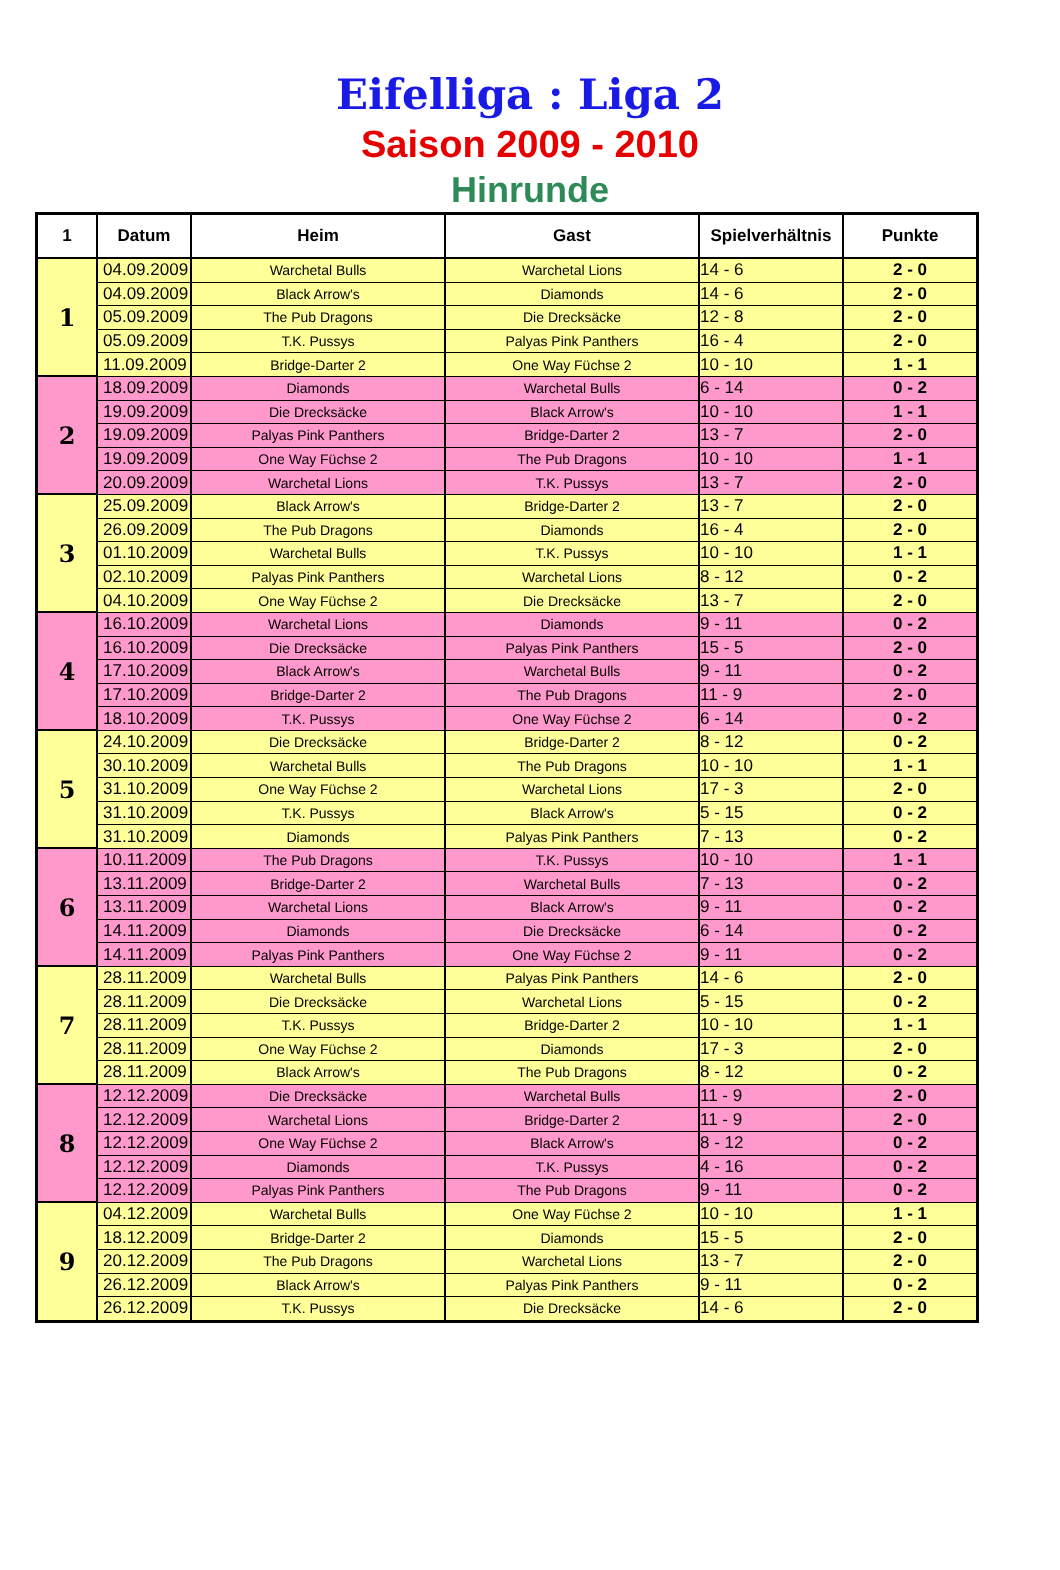Eifelliga : Liga 2
Saison 2009 - 2010
Hinrunde
| 1 | Datum | Heim | Gast | Spielverhältnis | Punkte |
| --- | --- | --- | --- | --- | --- |
| 1 | 04.09.2009 | Warchetal Bulls | Warchetal Lions | 14 - 6 | 2 - 0 |
| | 04.09.2009 | Black Arrow's | Diamonds | 14 - 6 | 2 - 0 |
| | 05.09.2009 | The Pub Dragons | Die Drecksäcke | 12 - 8 | 2 - 0 |
| | 05.09.2009 | T.K. Pussys | Palyas Pink Panthers | 16 - 4 | 2 - 0 |
| | 11.09.2009 | Bridge-Darter 2 | One Way Füchse 2 | 10 - 10 | 1 - 1 |
| 2 | 18.09.2009 | Diamonds | Warchetal Bulls | 6 - 14 | 0 - 2 |
| | 19.09.2009 | Die Drecksäcke | Black Arrow's | 10 - 10 | 1 - 1 |
| | 19.09.2009 | Palyas Pink Panthers | Bridge-Darter 2 | 13 - 7 | 2 - 0 |
| | 19.09.2009 | One Way Füchse 2 | The Pub Dragons | 10 - 10 | 1 - 1 |
| | 20.09.2009 | Warchetal Lions | T.K. Pussys | 13 - 7 | 2 - 0 |
| 3 | 25.09.2009 | Black Arrow's | Bridge-Darter 2 | 13 - 7 | 2 - 0 |
| | 26.09.2009 | The Pub Dragons | Diamonds | 16 - 4 | 2 - 0 |
| | 01.10.2009 | Warchetal Bulls | T.K. Pussys | 10 - 10 | 1 - 1 |
| | 02.10.2009 | Palyas Pink Panthers | Warchetal Lions | 8 - 12 | 0 - 2 |
| | 04.10.2009 | One Way Füchse 2 | Die Drecksäcke | 13 - 7 | 2 - 0 |
| 4 | 16.10.2009 | Warchetal Lions | Diamonds | 9 - 11 | 0 - 2 |
| | 16.10.2009 | Die Drecksäcke | Palyas Pink Panthers | 15 - 5 | 2 - 0 |
| | 17.10.2009 | Black Arrow's | Warchetal Bulls | 9 - 11 | 0 - 2 |
| | 17.10.2009 | Bridge-Darter 2 | The Pub Dragons | 11 - 9 | 2 - 0 |
| | 18.10.2009 | T.K. Pussys | One Way Füchse 2 | 6 - 14 | 0 - 2 |
| 5 | 24.10.2009 | Die Drecksäcke | Bridge-Darter 2 | 8 - 12 | 0 - 2 |
| | 30.10.2009 | Warchetal Bulls | The Pub Dragons | 10 - 10 | 1 - 1 |
| | 31.10.2009 | One Way Füchse 2 | Warchetal Lions | 17 - 3 | 2 - 0 |
| | 31.10.2009 | T.K. Pussys | Black Arrow's | 5 - 15 | 0 - 2 |
| | 31.10.2009 | Diamonds | Palyas Pink Panthers | 7 - 13 | 0 - 2 |
| 6 | 10.11.2009 | The Pub Dragons | T.K. Pussys | 10 - 10 | 1 - 1 |
| | 13.11.2009 | Bridge-Darter 2 | Warchetal Bulls | 7 - 13 | 0 - 2 |
| | 13.11.2009 | Warchetal Lions | Black Arrow's | 9 - 11 | 0 - 2 |
| | 14.11.2009 | Diamonds | Die Drecksäcke | 6 - 14 | 0 - 2 |
| | 14.11.2009 | Palyas Pink Panthers | One Way Füchse 2 | 9 - 11 | 0 - 2 |
| 7 | 28.11.2009 | Warchetal Bulls | Palyas Pink Panthers | 14 - 6 | 2 - 0 |
| | 28.11.2009 | Die Drecksäcke | Warchetal Lions | 5 - 15 | 0 - 2 |
| | 28.11.2009 | T.K. Pussys | Bridge-Darter 2 | 10 - 10 | 1 - 1 |
| | 28.11.2009 | One Way Füchse 2 | Diamonds | 17 - 3 | 2 - 0 |
| | 28.11.2009 | Black Arrow's | The Pub Dragons | 8 - 12 | 0 - 2 |
| 8 | 12.12.2009 | Die Drecksäcke | Warchetal Bulls | 11 - 9 | 2 - 0 |
| | 12.12.2009 | Warchetal Lions | Bridge-Darter 2 | 11 - 9 | 2 - 0 |
| | 12.12.2009 | One Way Füchse 2 | Black Arrow's | 8 - 12 | 0 - 2 |
| | 12.12.2009 | Diamonds | T.K. Pussys | 4 - 16 | 0 - 2 |
| | 12.12.2009 | Palyas Pink Panthers | The Pub Dragons | 9 - 11 | 0 - 2 |
| 9 | 04.12.2009 | Warchetal Bulls | One Way Füchse 2 | 10 - 10 | 1 - 1 |
| | 18.12.2009 | Bridge-Darter 2 | Diamonds | 15 - 5 | 2 - 0 |
| | 20.12.2009 | The Pub Dragons | Warchetal Lions | 13 - 7 | 2 - 0 |
| | 26.12.2009 | Black Arrow's | Palyas Pink Panthers | 9 - 11 | 0 - 2 |
| | 26.12.2009 | T.K. Pussys | Die Drecksäcke | 14 - 6 | 2 - 0 |